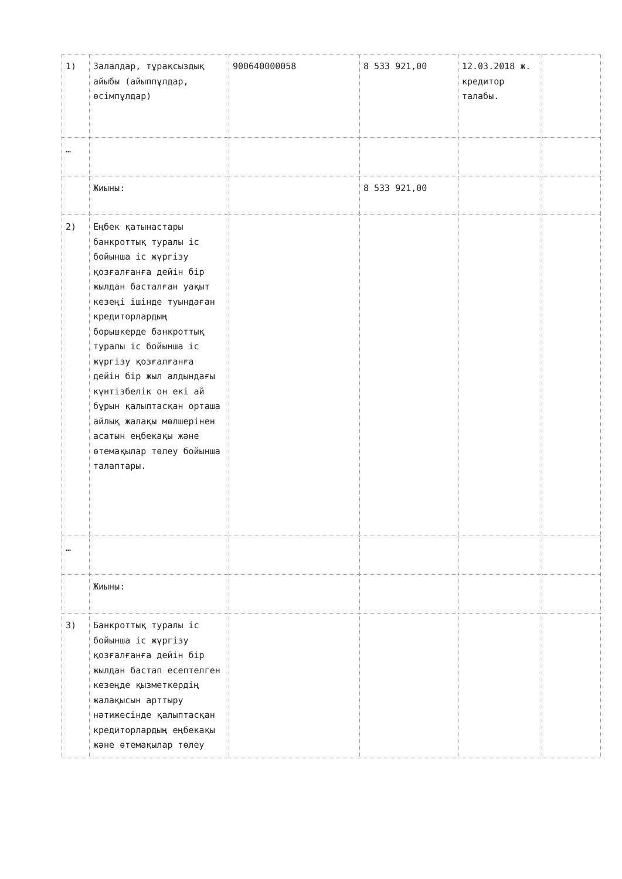| 1) | Залалдар, тұрақсыздық айыбы (айыппұлдар, өсімпұлдар) | 900640000058 | 8 533 921,00 | 12.03.2018 ж. кредитор талабы. | |
| … | | | | | |
| | Жиыны: | | 8 533 921,00 | | |
| 2) | Еңбек қатынастары банкроттық туралы іс бойынша іс жүргізу қозғалғанға дейін бір жылдан басталған уақыт кезеңі ішінде туындаған кредиторлардың борышкерде банкроттық туралы іс бойынша іс жүргізу қозғалғанға дейін бір жыл алдындағы күнтізбелік он екі ай бұрын қалыптасқан орташа айлық жалақы мөлшерінен асатын еңбекақы және өтемақылар төлеу бойынша талаптары. | | | | |
| … | | | | | |
| | Жиыны: | | | | |
| 3) | Банкроттық туралы іс бойынша іс жүргізу қозғалғанға дейін бір жылдан бастап есептелген кезеңде қызметкердің жалақысын арттыру нәтижесінде қалыптасқан кредиторлардың еңбекақы және өтемақылар төлеу | | | | |